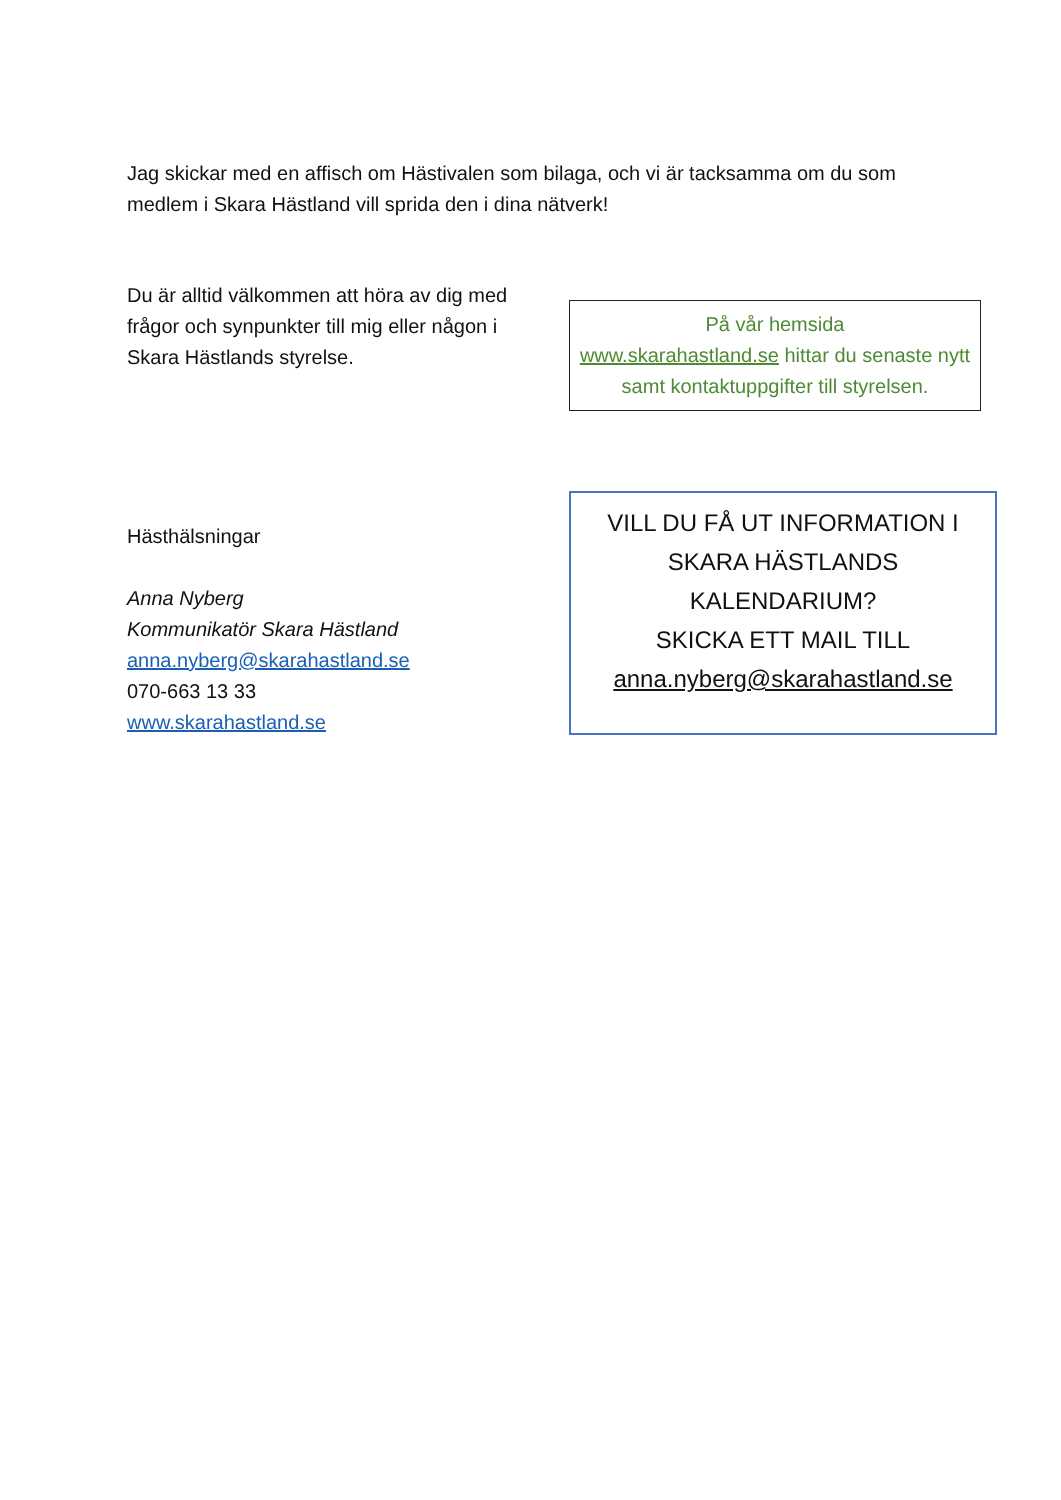Jag skickar med en affisch om Hästivalen som bilaga, och vi är tacksamma om du som medlem i Skara Hästland vill sprida den i dina nätverk!
Du är alltid välkommen att höra av dig med frågor och synpunkter till mig eller någon i Skara Hästlands styrelse.
På vår hemsida
www.skarahastland.se hittar du senaste nytt samt kontaktuppgifter till styrelsen.
Hästhälsningar
Anna Nyberg
Kommunikatör Skara Hästland
anna.nyberg@skarahastland.se
070-663 13 33
www.skarahastland.se
VILL DU FÅ UT INFORMATION I
SKARA HÄSTLANDS
KALENDARIUM?
SKICKA ETT MAIL TILL
anna.nyberg@skarahastland.se